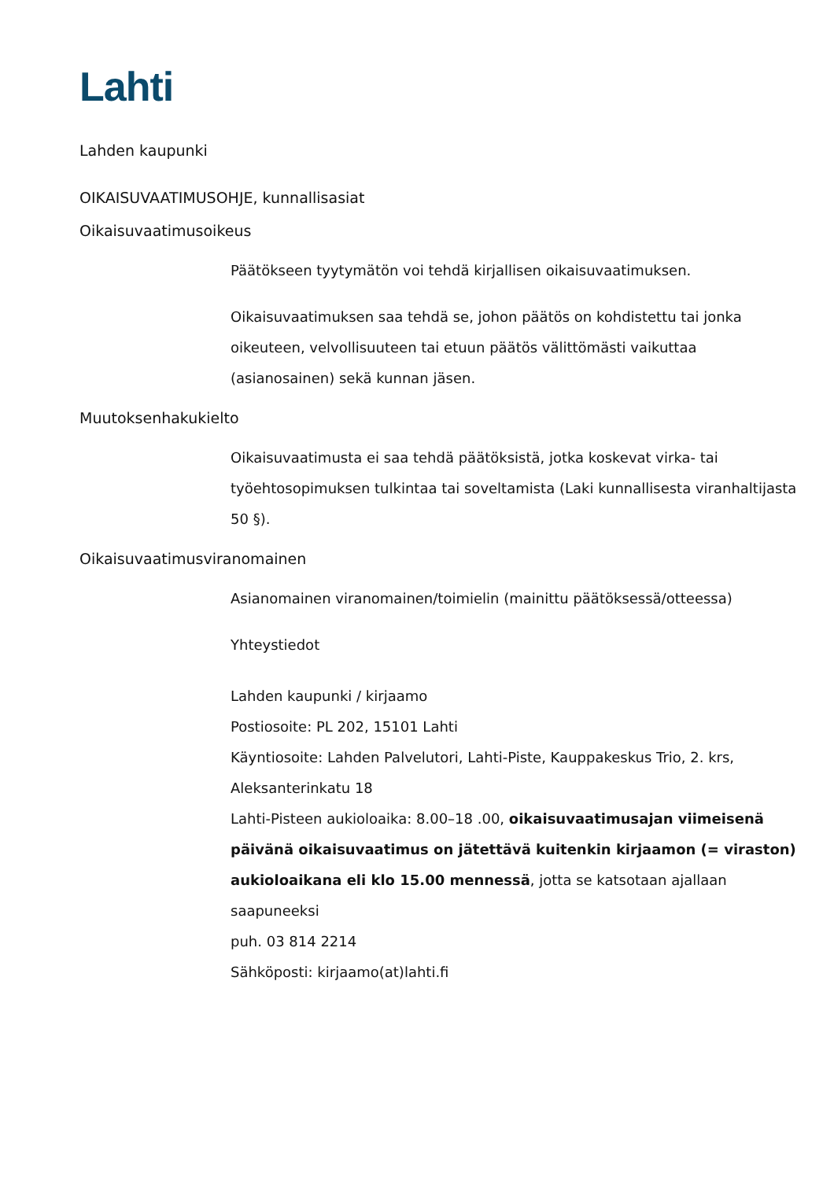Lahti
Lahden kaupunki
OIKAISUVAATIMUSOHJE, kunnallisasiat
Oikaisuvaatimusoikeus
Päätökseen tyytymätön voi tehdä kirjallisen oikaisuvaatimuksen.
Oikaisuvaatimuksen saa tehdä se, johon päätös on kohdistettu tai jonka oikeuteen, velvollisuuteen tai etuun päätös välittömästi vaikuttaa (asianosainen) sekä kunnan jäsen.
Muutoksenhakukielto
Oikaisuvaatimusta ei saa tehdä päätöksistä, jotka koskevat virka- tai työehtosopimuksen tulkintaa tai soveltamista (Laki kunnallisesta viranhaltijasta 50 §).
Oikaisuvaatimusviranomainen
Asianomainen viranomainen/toimielin (mainittu päätöksessä/otteessa)
Yhteystiedot
Lahden kaupunki / kirjaamo
Postiosoite: PL 202, 15101 Lahti
Käyntiosoite: Lahden Palvelutori, Lahti-Piste, Kauppakeskus Trio, 2. krs, Aleksanterinkatu 18
Lahti-Pisteen aukioloaika: 8.00–18 .00, oikaisuvaatimusajan viimeisenä päivänä oikaisuvaatimus on jätettävä kuitenkin kirjaamon (= viraston) aukioloaikana eli klo 15.00 mennessä, jotta se katsotaan ajallaan saapuneeksi
puh. 03 814 2214
Sähköposti: kirjaamo(at)lahti.fi